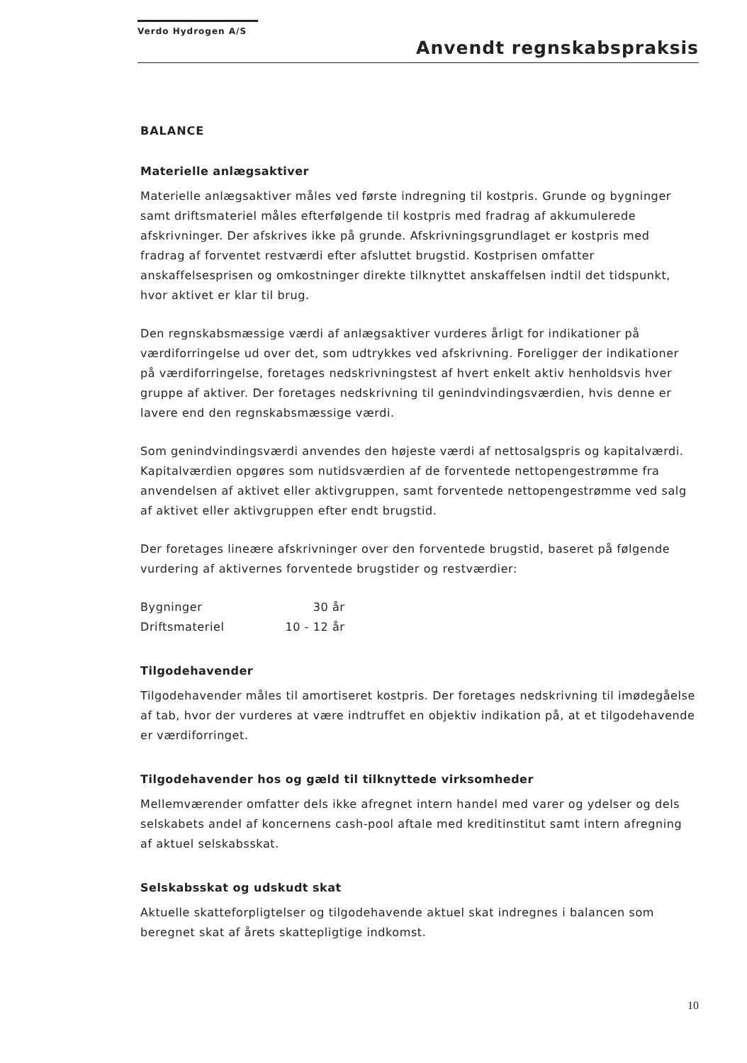Verdo Hydrogen A/S
Anvendt regnskabspraksis
BALANCE
Materielle anlægsaktiver
Materielle anlægsaktiver måles ved første indregning til kostpris. Grunde og bygninger samt driftsmateriel måles efterfølgende til kostpris med fradrag af akkumulerede afskrivninger. Der afskrives ikke på grunde. Afskrivningsgrundlaget er kostpris med fradrag af forventet restværdi efter afsluttet brugstid. Kostprisen omfatter anskaffelsesprisen og omkostninger direkte tilknyttet anskaffelsen indtil det tidspunkt, hvor aktivet er klar til brug.
Den regnskabsmæssige værdi af anlægsaktiver vurderes årligt for indikationer på værdiforringelse ud over det, som udtrykkes ved afskrivning. Foreligger der indikationer på værdiforringelse, foretages nedskrivningstest af hvert enkelt aktiv henholdsvis hver gruppe af aktiver. Der foretages nedskrivning til genindvindingsværdien, hvis denne er lavere end den regnskabsmæssige værdi.
Som genindvindingsværdi anvendes den højeste værdi af nettosalgspris og kapitalværdi. Kapitalværdien opgøres som nutidsværdien af de forventede nettopengestrømme fra anvendelsen af aktivet eller aktivgruppen, samt forventede nettopengestrømme ved salg af aktivet eller aktivgruppen efter endt brugstid.
Der foretages lineære afskrivninger over den forventede brugstid, baseret på følgende vurdering af aktivernes forventede brugstider og restværdier:
| Bygninger | 30 år |
| Driftsmateriel | 10 - 12 år |
Tilgodehavender
Tilgodehavender måles til amortiseret kostpris. Der foretages nedskrivning til imødegåelse af tab, hvor der vurderes at være indtruffet en objektiv indikation på, at et tilgodehavende er værdiforringet.
Tilgodehavender hos og gæld til tilknyttede virksomheder
Mellemværender omfatter dels ikke afregnet intern handel med varer og ydelser og dels selskabets andel af koncernens cash-pool aftale med kreditinstitut samt intern afregning af aktuel selskabsskat.
Selskabsskat og udskudt skat
Aktuelle skatteforpligtelser og tilgodehavende aktuel skat indregnes i balancen som beregnet skat af årets skattepligtige indkomst.
10